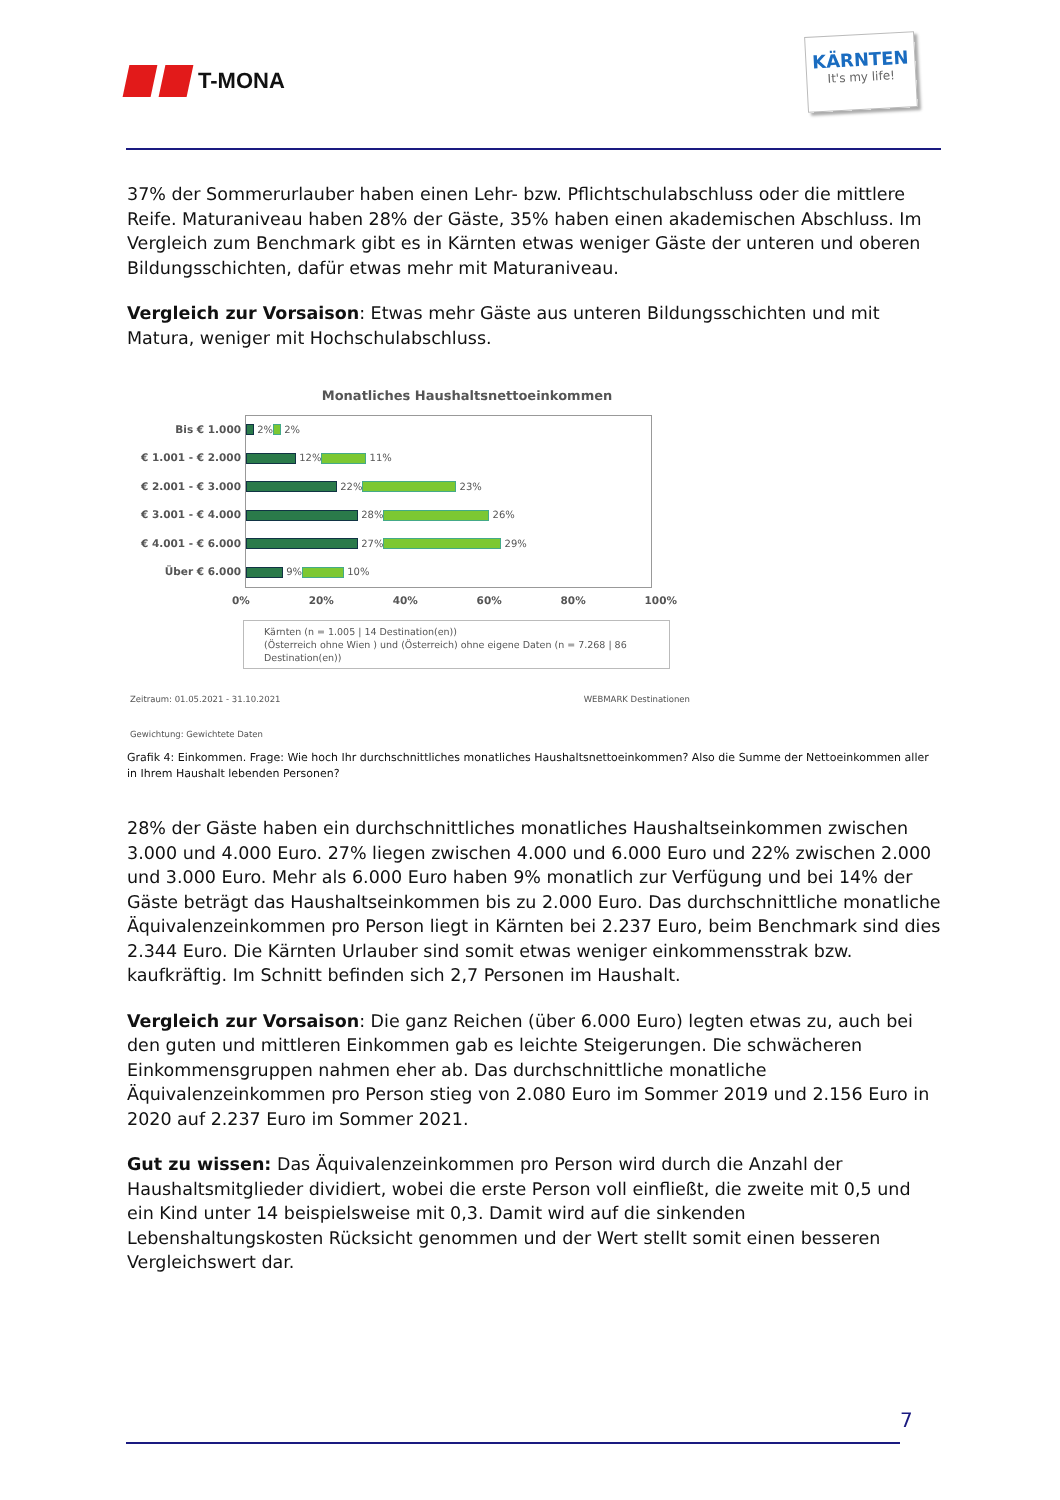T-MONA
KÄRNTEN
It's my life!
37% der Sommerurlauber haben einen Lehr- bzw. Pflichtschulabschluss oder die mittlere Reife. Maturaniveau haben 28% der Gäste, 35% haben einen akademischen Abschluss. Im Vergleich zum Benchmark gibt es in Kärnten etwas weniger Gäste der unteren und oberen Bildungsschichten, dafür etwas mehr mit Maturaniveau.
Vergleich zur Vorsaison: Etwas mehr Gäste aus unteren Bildungsschichten und mit Matura, weniger mit Hochschulabschluss.
Monatliches Haushaltsnettoeinkommen
Bis € 1.000
€ 1.001 - € 2.000
€ 2.001 - € 3.000
€ 3.001 - € 4.000
€ 4.001 - € 6.000
Über € 6.000
2% 2%
12% 11%
22% 23%
28% 26%
27% 29%
9% 10%
0% 20% 40% 60% 80% 100%
Kärnten (n = 1.005 | 14 Destination(en))
(Österreich ohne Wien ) und (Österreich) ohne eigene Daten (n = 7.268 | 86 Destination(en))
Zeitraum: 01.05.2021 - 31.10.2021 WEBMARK Destinationen
Gewichtung: Gewichtete Daten
Grafik 4: Einkommen. Frage: Wie hoch Ihr durchschnittliches monatliches Haushaltsnettoeinkommen? Also die Summe der Nettoeinkommen aller in Ihrem Haushalt lebenden Personen?
28% der Gäste haben ein durchschnittliches monatliches Haushaltseinkommen zwischen 3.000 und 4.000 Euro. 27% liegen zwischen 4.000 und 6.000 Euro und 22% zwischen 2.000 und 3.000 Euro. Mehr als 6.000 Euro haben 9% monatlich zur Verfügung und bei 14% der Gäste beträgt das Haushaltseinkommen bis zu 2.000 Euro. Das durchschnittliche monatliche Äquivalenzeinkommen pro Person liegt in Kärnten bei 2.237 Euro, beim Benchmark sind dies 2.344 Euro. Die Kärnten Urlauber sind somit etwas weniger einkommensstrak bzw. kaufkräftig. Im Schnitt befinden sich 2,7 Personen im Haushalt.
Vergleich zur Vorsaison: Die ganz Reichen (über 6.000 Euro) legten etwas zu, auch bei den guten und mittleren Einkommen gab es leichte Steigerungen. Die schwächeren Einkommensgruppen nahmen eher ab. Das durchschnittliche monatliche Äquivalenzeinkommen pro Person stieg von 2.080 Euro im Sommer 2019 und 2.156 Euro in 2020 auf 2.237 Euro im Sommer 2021.
Gut zu wissen: Das Äquivalenzeinkommen pro Person wird durch die Anzahl der Haushaltsmitglieder dividiert, wobei die erste Person voll einfließt, die zweite mit 0,5 und ein Kind unter 14 beispielsweise mit 0,3. Damit wird auf die sinkenden Lebenshaltungskosten Rücksicht genommen und der Wert stellt somit einen besseren Vergleichswert dar.
7